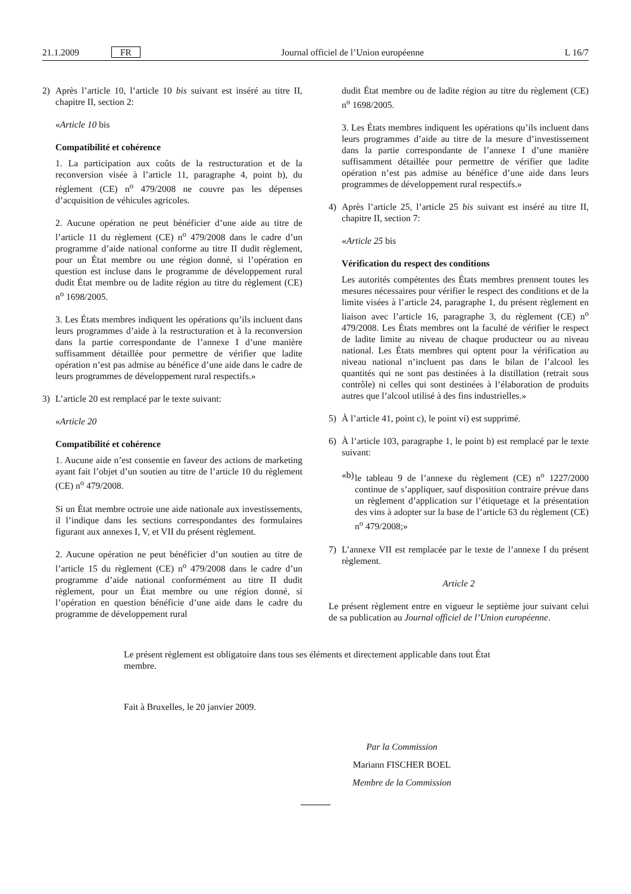21.1.2009 FR Journal officiel de l’Union européenne L 16/7
2) Après l’article 10, l’article 10 bis suivant est inséré au titre II, chapitre II, section 2:
«Article 10 bis
Compatibilité et cohérence
1. La participation aux coûts de la restructuration et de la reconversion visée à l’article 11, paragraphe 4, point b), du règlement (CE) n<sup>o</sup> 479/2008 ne couvre pas les dépenses d’acquisition de véhicules agricoles.
2. Aucune opération ne peut bénéficier d’une aide au titre de l’article 11 du règlement (CE) n<sup>o</sup> 479/2008 dans le cadre d’un programme d’aide national conforme au titre II dudit règlement, pour un État membre ou une région donné, si l’opération en question est incluse dans le programme de développement rural dudit État membre ou de ladite région au titre du règlement (CE) n<sup>o</sup> 1698/2005.
3. Les États membres indiquent les opérations qu’ils incluent dans leurs programmes d’aide à la restructuration et à la reconversion dans la partie correspondante de l’annexe I d’une manière suffisamment détaillée pour permettre de vérifier que ladite opération n’est pas admise au bénéfice d’une aide dans le cadre de leurs programmes de développement rural respectifs.»
3) L’article 20 est remplacé par le texte suivant:
«Article 20
Compatibilité et cohérence
1. Aucune aide n’est consentie en faveur des actions de marketing ayant fait l’objet d’un soutien au titre de l’article 10 du règlement (CE) n<sup>o</sup> 479/2008.
Si un État membre octroie une aide nationale aux investissements, il l’indique dans les sections correspondantes des formulaires figurant aux annexes I, V, et VII du présent règlement.
2. Aucune opération ne peut bénéficier d’un soutien au titre de l’article 15 du règlement (CE) n<sup>o</sup> 479/2008 dans le cadre d’un programme d’aide national conformément au titre II dudit règlement, pour un État membre ou une région donné, si l’opération en question bénéficie d’une aide dans le cadre du programme de développement rural
dudit État membre ou de ladite région au titre du règlement (CE) n<sup>o</sup> 1698/2005.
3. Les États membres indiquent les opérations qu’ils incluent dans leurs programmes d’aide au titre de la mesure d’investissement dans la partie correspondante de l’annexe I d’une manière suffisamment détaillée pour permettre de vérifier que ladite opération n’est pas admise au bénéfice d’une aide dans leurs programmes de développement rural respectifs.»
4) Après l’article 25, l’article 25 bis suivant est inséré au titre II, chapitre II, section 7:
«Article 25 bis
Vérification du respect des conditions
Les autorités compétentes des États membres prennent toutes les mesures nécessaires pour vérifier le respect des conditions et de la limite visées à l’article 24, paragraphe 1, du présent règlement en liaison avec l’article 16, paragraphe 3, du règlement (CE) n<sup>o</sup> 479/2008. Les États membres ont la faculté de vérifier le respect de ladite limite au niveau de chaque producteur ou au niveau national. Les États membres qui optent pour la vérification au niveau national n’incluent pas dans le bilan de l’alcool les quantités qui ne sont pas destinées à la distillation (retrait sous contrôle) ni celles qui sont destinées à l’élaboration de produits autres que l’alcool utilisé à des fins industrielles.»
5) À l’article 41, point c), le point vi) est supprimé.
6) À l’article 103, paragraphe 1, le point b) est remplacé par le texte suivant:
«b) le tableau 9 de l’annexe du règlement (CE) n<sup>o</sup> 1227/2000 continue de s’appliquer, sauf disposition contraire prévue dans un règlement d’application sur l’étiquetage et la présentation des vins à adopter sur la base de l’article 63 du règlement (CE) n<sup>o</sup> 479/2008;»
7) L’annexe VII est remplacée par le texte de l’annexe I du présent règlement.
Article 2
Le présent règlement entre en vigueur le septième jour suivant celui de sa publication au Journal officiel de l’Union européenne.
Le présent règlement est obligatoire dans tous ses éléments et directement applicable dans tout État membre.
Fait à Bruxelles, le 20 janvier 2009.
Par la Commission
Mariann FISCHER BOEL
Membre de la Commission